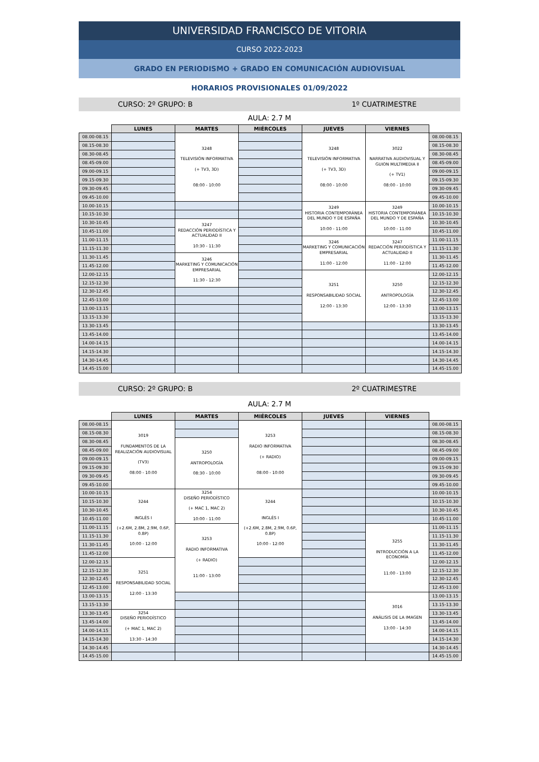UNIVERSIDAD FRANCISCO DE VITORIA
CURSO 2022-2023
GRADO EN PERIODISMO + GRADO EN COMUNICACIÓN AUDIOVISUAL
HORARIOS PROVISIONALES 01/09/2022
CURSO: 2º GRUPO: B 1º CUATRIMESTRE
AULA: 2.7 M
| | LUNES | MARTES | MIÉRCOLES | JUEVES | VIERNES | |
| --- | --- | --- | --- | --- | --- | --- |
| 08.00-08.15 | | 3248 TELEVISIÓN INFORMATIVA (+ TV3, 3D) 08:00 - 10:00 | | 3248 TELEVISIÓN INFORMATIVA (+ TV3, 3D) 08:00 - 10:00 | 3022 NARRATIVA AUDIOVISUAL Y GUION MULTIMEDIA II (+ TV1) 08:00 - 10:00 | 08.00-08.15 |
| 08.15-08.30 | | | | | | 08.15-08.30 |
| 08.30-08.45 | | | | | | 08.30-08.45 |
| 08.45-09.00 | | | | | | 08.45-09.00 |
| 09.00-09.15 | | | | | | 09.00-09.15 |
| 09.15-09.30 | | | | | | 09.15-09.30 |
| 09.30-09.45 | | | | | | 09.30-09.45 |
| 09.45-10.00 | | | | | | 09.45-10.00 |
| 10.00-10.15 | | | | 3249 HISTORIA CONTEMPORÁNEA DEL MUNDO Y DE ESPAÑA 10:00 - 11:00 | 3249 HISTORIA CONTEMPORÁNEA DEL MUNDO Y DE ESPAÑA 10:00 - 11:00 | 10.00-10.15 |
| 10.15-10.30 | | | | | | 10.15-10.30 |
| 10.30-10.45 | | 3247 REDACCIÓN PERIODÍSTICA Y ACTUALIDAD II 10:30 - 11:30 | | | | 10.30-10.45 |
| 10.45-11.00 | | | | | | 10.45-11.00 |
| 11.00-11.15 | | | | 3246 MARKETING Y COMUNICACIÓN EMPRESARIAL 11:00 - 12:00 | 3247 REDACCIÓN PERIODÍSTICA Y ACTUALIDAD II 11:00 - 12:00 | 11.00-11.15 |
| 11.15-11.30 | | | | | | 11.15-11.30 |
| 11.30-11.45 | | 3246 MARKETING Y COMUNICACIÓN EMPRESARIAL 11:30 - 12:30 | | | | 11.30-11.45 |
| 11.45-12.00 | | | | | | 11.45-12.00 |
| 12.00-12.15 | | | | 3251 RESPONSABILIDAD SOCIAL 12:00 - 13:30 | 3250 ANTROPOLOGÍA 12:00 - 13:30 | 12.00-12.15 |
| 12.15-12.30 | | | | | | 12.15-12.30 |
| 12.30-12.45 | | | | | | 12.30-12.45 |
| 12.45-13.00 | | | | | | 12.45-13.00 |
| 13.00-13.15 | | | | | | 13.00-13.15 |
| 13.15-13.30 | | | | | | 13.15-13.30 |
| 13.30-13.45 | | | | | | 13.30-13.45 |
| 13.45-14.00 | | | | | | 13.45-14.00 |
| 14.00-14.15 | | | | | | 14.00-14.15 |
| 14.15-14.30 | | | | | | 14.15-14.30 |
| 14.30-14.45 | | | | | | 14.30-14.45 |
| 14.45-15.00 | | | | | | 14.45-15.00 |
CURSO: 2º GRUPO: B 2º CUATRIMESTRE
AULA: 2.7 M
| | LUNES | MARTES | MIÉRCOLES | JUEVES | VIERNES | |
| --- | --- | --- | --- | --- | --- | --- |
| 08.00-08.15 | 3019 FUNDAMENTOS DE LA REALIZACIÓN AUDIOVISUAL (TV3) 08:00 - 10:00 | | 3253 RADIO INFORMATIVA (+ RADIO) 08:00 - 10:00 | | | 08.00-08.15 |
| 08.15-08.30 | | | | | | 08.15-08.30 |
| 08.30-08.45 | | 3250 ANTROPOLOGÍA 08:30 - 10:00 | | | | 08.30-08.45 |
| 08.45-09.00 | | | | | | 08.45-09.00 |
| 09.00-09.15 | | | | | | 09.00-09.15 |
| 09.15-09.30 | | | | | | 09.15-09.30 |
| 09.30-09.45 | | | | | | 09.30-09.45 |
| 09.45-10.00 | | | | | | 09.45-10.00 |
| 10.00-10.15 | 3244 INGLÉS I (+2.6M, 2.8M, 2.9M, 0.6P, 0.8P) 10:00 - 12:00 | 3254 DISEÑO PERIODÍSTICO (+ MAC 1, MAC 2) 10:00 - 11:00 | 3244 INGLÉS I (+2.6M, 2.8M, 2.9M, 0.6P, 0.8P) 10:00 - 12:00 | | | 10.00-10.15 |
| 10.15-10.30 | | | | | | 10.15-10.30 |
| 10.30-10.45 | | | | | | 10.30-10.45 |
| 10.45-11.00 | | | | | | 10.45-11.00 |
| 11.00-11.15 | | 3253 RADIO INFORMATIVA (+ RADIO) 11:00 - 13:00 | | | 3255 INTRODUCCIÓN A LA ECONOMÍA 11:00 - 13:00 | 11.00-11.15 |
| 11.15-11.30 | | | | | | 11.15-11.30 |
| 11.30-11.45 | | | | | | 11.30-11.45 |
| 11.45-12.00 | | | | | | 11.45-12.00 |
| 12.00-12.15 | 3251 RESPONSABILIDAD SOCIAL 12:00 - 13:30 | | | | | 12.00-12.15 |
| 12.15-12.30 | | | | | | 12.15-12.30 |
| 12.30-12.45 | | | | | | 12.30-12.45 |
| 12.45-13.00 | | | | | | 12.45-13.00 |
| 13.00-13.15 | | | | | 3016 ANÁLISIS DE LA IMAGEN 13:00 - 14:30 | 13.00-13.15 |
| 13.15-13.30 | | | | | | 13.15-13.30 |
| 13.30-13.45 | 3254 DISEÑO PERIODÍSTICO (+ MAC 1, MAC 2) 13:30 - 14:30 | | | | | 13.30-13.45 |
| 13.45-14.00 | | | | | | 13.45-14.00 |
| 14.00-14.15 | | | | | | 14.00-14.15 |
| 14.15-14.30 | | | | | | 14.15-14.30 |
| 14.30-14.45 | | | | | | 14.30-14.45 |
| 14.45-15.00 | | | | | | 14.45-15.00 |